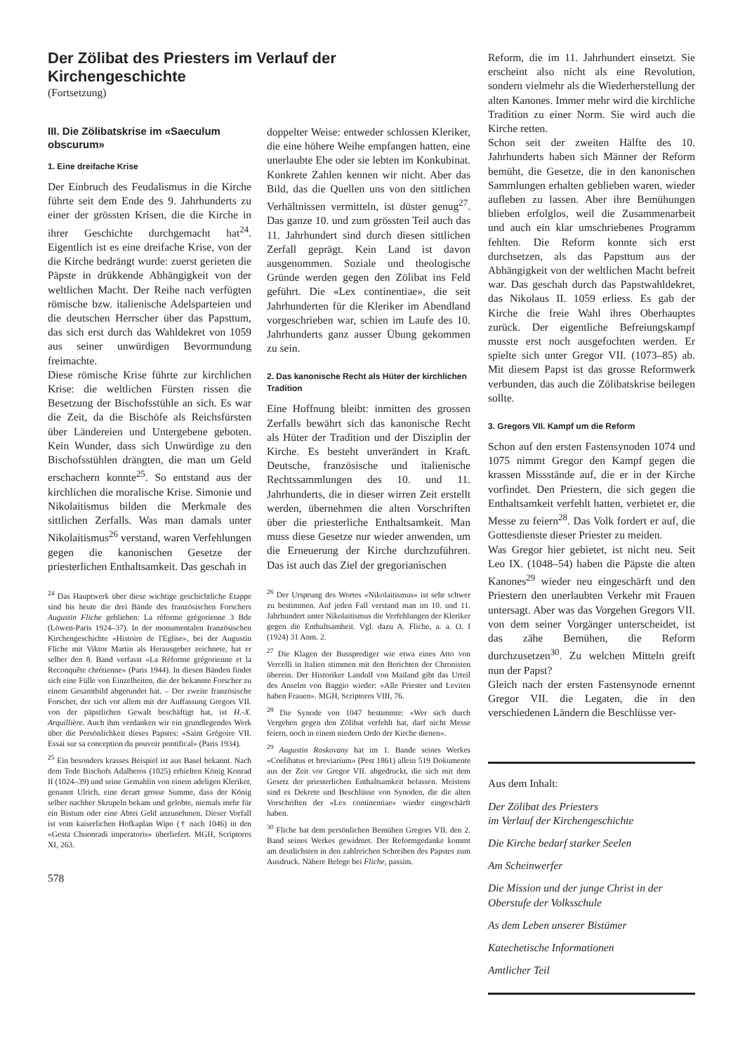Der Zölibat des Priesters im Verlauf der Kirchengeschichte
(Fortsetzung)
III. Die Zölibatskrise im «Saeculum obscurum»
1. Eine dreifache Krise
Der Einbruch des Feudalismus in die Kirche führte seit dem Ende des 9. Jahrhunderts zu einer der grössten Krisen, die die Kirche in ihrer Geschichte durchgemacht hat<sup>24</sup>. Eigentlich ist es eine dreifache Krise, von der die Kirche bedrängt wurde: zuerst gerieten die Päpste in drükkende Abhängigkeit von der weltlichen Macht. Der Reihe nach verfügten römische bzw. italienische Adelsparteien und die deutschen Herrscher über das Papsttum, das sich erst durch das Wahldekret von 1059 aus seiner unwürdigen Bevormundung freimachte.
Diese römische Krise führte zur kirchlichen Krise: die weltlichen Fürsten rissen die Besetzung der Bischofsstühle an sich. Es war die Zeit, da die Bischöfe als Reichsfürsten über Ländereien und Untergebene geboten. Kein Wunder, dass sich Unwürdige zu den Bischofsstühlen drängten, die man um Geld erschachern konnte<sup>25</sup>. So entstand aus der kirchlichen die moralische Krise. Simonie und Nikolaitismus bilden die Merkmale des sittlichen Zerfalls. Was man damals unter Nikolaitismus<sup>26</sup> verstand, waren Verfehlungen gegen die kanonischen Gesetze der priesterlichen Enthaltsamkeit. Das geschah in
<sup>24</sup> Das Hauptwerk über diese wichtige geschichtliche Etappe sind bis heute die drei Bände des französischen Forschers Augustin Fliche geblieben: La réforme grégorienne 3 Bde (Löwen-Paris 1924–37). In der monumentalen französischen Kirchengeschichte «Histoire de l'Eglise», bei der Augustin Fliche mit Viktor Martin als Herausgeber zeichnete, hat er selber den 8. Band verfasst «La Réforme grégorienne et la Reconquête chrétienne» (Paris 1944). In diesen Bänden findet sich eine Fülle von Einzelheiten, die der bekannte Forscher zu einem Gesamtbild abgerundet hat. – Der zweite französische Forscher, der sich vor allem mit der Auffassung Gregors VII. von der päpstlichen Gewalt beschäftigt hat, ist H.-X. Arquillière. Auch ihm verdanken wir ein grundlegendes Werk über die Persönlichkeit dieses Papstes: «Saint Grégoire VII. Essai sur sa conception du pouvoir pontifical» (Paris 1934).
<sup>25</sup> Ein besonders krasses Beispiel ist aus Basel bekannt. Nach dem Tode Bischofs Adalberos (1025) erhielten König Konrad II (1024–39) und seine Gemahlin von einem adeligen Kleriker, genannt Ulrich, eine derart grosse Summe, dass der König selber nachher Skrupeln bekam und gelobte, niemals mehr für ein Bistum oder eine Abtei Geld anzunehmen. Dieser Vorfall ist vom kaiserlichen Hofkaplan Wipo († nach 1046) in den «Gesta Chuonradi imperatoris» überliefert. MGH, Scriptores XI, 263.
578
doppelter Weise: entweder schlossen Kleriker, die eine höhere Weihe empfangen hatten, eine unerlaubte Ehe oder sie lebten im Konkubinat. Konkrete Zahlen kennen wir nicht. Aber das Bild, das die Quellen uns von den sittlichen Verhältnissen vermitteln, ist düster genug<sup>27</sup>. Das ganze 10. und zum grössten Teil auch das 11. Jahrhundert sind durch diesen sittlichen Zerfall geprägt. Kein Land ist davon ausgenommen. Soziale und theologische Gründe werden gegen den Zölibat ins Feld geführt. Die «Lex continentiae», die seit Jahrhunderten für die Kleriker im Abendland vorgeschrieben war, schien im Laufe des 10. Jahrhunderts ganz ausser Übung gekommen zu sein.
2. Das kanonische Recht als Hüter der kirchlichen Tradition
Eine Hoffnung bleibt: inmitten des grossen Zerfalls bewährt sich das kanonische Recht als Hüter der Tradition und der Disziplin der Kirche. Es besteht unverändert in Kraft. Deutsche, französische und italienische Rechtssammlungen des 10. und 11. Jahrhunderts, die in dieser wirren Zeit erstellt werden, übernehmen die alten Vorschriften über die priesterliche Enthaltsamkeit. Man muss diese Gesetze nur wieder anwenden, um die Erneuerung der Kirche durchzuführen. Das ist auch das Ziel der gregorianischen
<sup>26</sup> Der Ursprung des Wortes «Nikolaitismus» ist sehr schwer zu bestimmen. Auf jeden Fall verstand man im 10. und 11. Jahrhundert unter Nikolaitismus die Verfehlungen der Kleriker gegen die Enthaltsamheit. Vgl. dazu A. Fliche, a. a. O. I (1924) 31 Anm. 2.
<sup>27</sup> Die Klagen der Bussprediger wie etwa eines Atto von Vercelli in Italien stimmen mit den Berichten der Chronisten überein. Der Historiker Landulf von Mailand gibt das Urteil des Anselm von Baggio wieder: «Alle Priester und Leviten haben Frauen». MGH, Scriptores VIII, 76.
<sup>28</sup> Die Synode von 1047 bestimmte: «Wer sich durch Vergehen gegen den Zölibat verfehlt hat, darf nicht Messe feiern, noch in einem niedern Ordo der Kirche dienen».
<sup>29</sup> Augustin Roskovany hat im 1. Bande seines Werkes «Coelibatus et breviarium» (Pest 1861) allein 519 Dokumente aus der Zeit vor Gregor VII. abgedruckt, die sich mit dem Gesetz der priesterlichen Enthaltsamkeit befassen. Meistens sind es Dekrete und Beschlüsse von Synoden, die die alten Vorschriften der «Lex continentiae» wieder eingeschärft haben.
<sup>30</sup> Fliche hat dem persönlichen Bemühen Gregors VII. den 2. Band seines Werkes gewidmet. Der Reformgedanke kommt am deutlichsten in den zahlreichen Schreiben des Papstes zum Ausdruck. Nähere Belege bei Fliche, passim.
Reform, die im 11. Jahrhundert einsetzt. Sie erscheint also nicht als eine Revolution, sondern vielmehr als die Wiederherstellung der alten Kanones. Immer mehr wird die kirchliche Tradition zu einer Norm. Sie wird auch die Kirche retten.
Schon seit der zweiten Hälfte des 10. Jahrhunderts haben sich Männer der Reform bemüht, die Gesetze, die in den kanonischen Sammlungen erhalten geblieben waren, wieder aufleben zu lassen. Aber ihre Bemühungen blieben erfolglos, weil die Zusammenarbeit und auch ein klar umschriebenes Programm fehlten. Die Reform konnte sich erst durchsetzen, als das Papsttum aus der Abhängigkeit von der weltlichen Macht befreit war. Das geschah durch das Papstwahldekret, das Nikolaus II. 1059 erliess. Es gab der Kirche die freie Wahl ihres Oberhauptes zurück. Der eigentliche Befreiungskampf musste erst noch ausgefochten werden. Er spielte sich unter Gregor VII. (1073–85) ab. Mit diesem Papst ist das grosse Reformwerk verbunden, das auch die Zölibatskrise beilegen sollte.
3. Gregors VII. Kampf um die Reform
Schon auf den ersten Fastensynoden 1074 und 1075 nimmt Gregor den Kampf gegen die krassen Missstände auf, die er in der Kirche vorfindet. Den Priestern, die sich gegen die Enthaltsamkeit verfehlt hatten, verbietet er, die Messe zu feiern<sup>28</sup>. Das Volk fordert er auf, die Gottesdienste dieser Priester zu meiden.
Was Gregor hier gebietet, ist nicht neu. Seit Leo IX. (1048–54) haben die Päpste die alten Kanones<sup>29</sup> wieder neu eingeschärft und den Priestern den unerlaubten Verkehr mit Frauen untersagt. Aber was das Vorgehen Gregors VII. von dem seiner Vorgänger unterscheidet, ist das zähe Bemühen, die Reform durchzusetzen<sup>30</sup>. Zu welchen Mitteln greift nun der Papst?
Gleich nach der ersten Fastensynode ernennt Gregor VII. die Legaten, die in den verschiedenen Ländern die Beschlüsse ver-
Aus dem Inhalt:
Der Zölibat des Priesters
im Verlauf der Kirchengeschichte
Die Kirche bedarf starker Seelen
Am Scheinwerfer
Die Mission und der junge Christ in der Oberstufe der Volksschule
As dem Leben unserer Bistümer
Katechetische Informationen
Amtlicher Teil